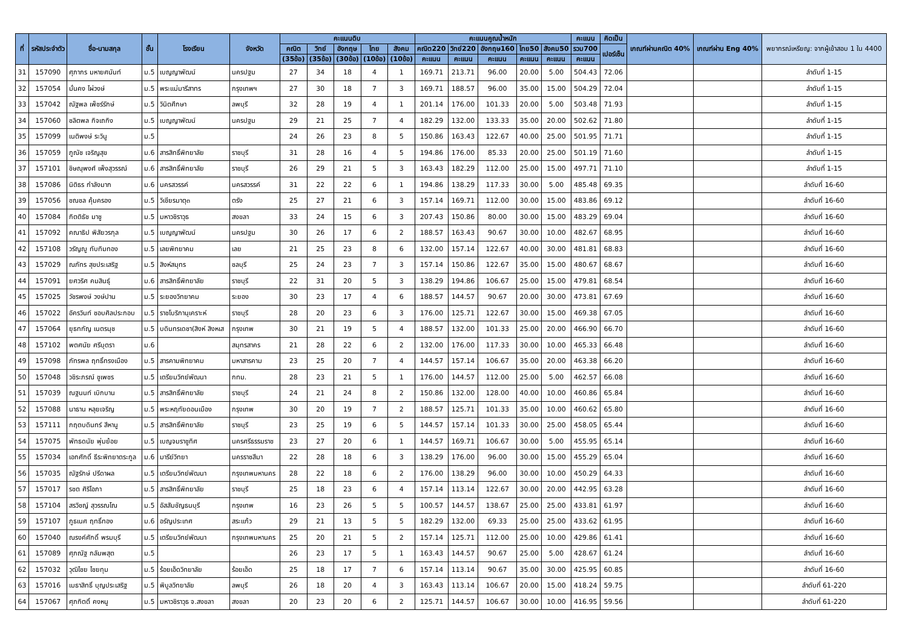| ที่ | รหัสประจำตัว | ชื่อ-นามสกุล | ชั้น | โรงเรียน | จังหวัด | คะแนนดิบ | | | | | คะแนนคูณน้ำหนัก | | | | | คะแนน | คิดเป็น | เกณฑ์ผ่านคณิต 40% | เกณฑ์ผ่าน Eng 40% | พยากรณ์เหรียญ: จากผู้เข้าสอบ 1 ใน 4400 |
| --- | --- | --- | --- | --- | --- | --- | --- | --- | --- | --- | --- | --- | --- | --- | --- | --- | --- | --- | --- | --- |
| | | | | | | คณิต | วิทย์ | อังกฤษ | ไทย | สังคม | คณิต220 | วิทย์220 | อังกฤษ160 | ไทย50 | สังคม50 | รวม700 | เปอร์เซ็น | | | |
| | | | | | | (35ข้อ) | (35ข้อ) | (30ข้อ) | (10ข้อ) | (10ข้อ) | คะแนน | คะแนน | คะแนน | คะแนน | คะแนน | คะแนน | | | | |
| 31 | 157090 | ศุภากร มหายศนันท์ | ม.5 | เบญญาพัฒน์ | นครปฐม | 27 | 34 | 18 | 4 | 1 | 169.71 | 213.71 | 96.00 | 20.00 | 5.00 | 504.43 | 72.06 | | | ลำดับที่ 1-15 |
| 32 | 157054 | มั่นคง ไผ่วงษ์ | ม.5 | พระแม่มารีสาทร | กรุงเทพฯ | 27 | 30 | 18 | 7 | 3 | 169.71 | 188.57 | 96.00 | 35.00 | 15.00 | 504.29 | 72.04 | | | ลำดับที่ 1-15 |
| 33 | 157042 | ณัฐพล เพ็ชร์รักษ์ | ม.5 | วินิตศึกษา | ลพบุรี | 32 | 28 | 19 | 4 | 1 | 201.14 | 176.00 | 101.33 | 20.00 | 5.00 | 503.48 | 71.93 | | | ลำดับที่ 1-15 |
| 34 | 157060 | ชลิตพล กิจเถกิง | ม.5 | เบญญาพัฒน์ | นครปฐม | 29 | 21 | 25 | 7 | 4 | 182.29 | 132.00 | 133.33 | 35.00 | 20.00 | 502.62 | 71.80 | | | ลำดับที่ 1-15 |
| 35 | 157099 | เนติพงษ์ ระวินู | ม.5 | | | 24 | 26 | 23 | 8 | 5 | 150.86 | 163.43 | 122.67 | 40.00 | 25.00 | 501.95 | 71.71 | | | ลำดับที่ 1-15 |
| 36 | 157059 | ภูณัช เจริญสุข | ม.6 | สารสิทธิ์พิทยาลัย | ราชบุรี | 31 | 28 | 16 | 4 | 5 | 194.86 | 176.00 | 85.33 | 20.00 | 25.00 | 501.19 | 71.60 | | | ลำดับที่ 1-15 |
| 37 | 157101 | ชิษณุพงศ์ เพ็งสุวรรณ์ | ม.6 | สารสิทธิ์พิทยาลัย | ราชบุรี | 26 | 29 | 21 | 5 | 3 | 163.43 | 182.29 | 112.00 | 25.00 | 15.00 | 497.71 | 71.10 | | | ลำดับที่ 1-15 |
| 38 | 157086 | นิติธร กำลังมาก | ม.6 | นครสวรรค์ | นครสวรรค์ | 31 | 22 | 22 | 6 | 1 | 194.86 | 138.29 | 117.33 | 30.00 | 5.00 | 485.48 | 69.35 | | | ลำดับที่ 16-60 |
| 39 | 157056 | ชณชล คุ้มครอง | ม.5 | วิเชียรมาตุ๓ | ตรัง | 25 | 27 | 21 | 6 | 3 | 157.14 | 169.71 | 112.00 | 30.00 | 15.00 | 483.86 | 69.12 | | | ลำดับที่ 16-60 |
| 40 | 157084 | กิตติธัช มาชู | ม.5 | มหาวชิราวุธ | สงขลา | 33 | 24 | 15 | 6 | 3 | 207.43 | 150.86 | 80.00 | 30.00 | 15.00 | 483.29 | 69.04 | | | ลำดับที่ 16-60 |
| 41 | 157092 | คณาธิป พิสัยวรกุล | ม.5 | เบญญาพัฒน์ | นครปฐม | 30 | 26 | 17 | 6 | 2 | 188.57 | 163.43 | 90.67 | 30.00 | 10.00 | 482.67 | 68.95 | | | ลำดับที่ 16-60 |
| 42 | 157108 | วรัญญู ทับทิมทอง | ม.5 | เลยพิทยาคม | เลย | 21 | 25 | 23 | 8 | 6 | 132.00 | 157.14 | 122.67 | 40.00 | 30.00 | 481.81 | 68.83 | | | ลำดับที่ 16-60 |
| 43 | 157029 | ณภัทร สุขประเสริฐ | ม.5 | สิงห์สมุทร | ชลบุรี | 25 | 24 | 23 | 7 | 3 | 157.14 | 150.86 | 122.67 | 35.00 | 15.00 | 480.67 | 68.67 | | | ลำดับที่ 16-60 |
| 44 | 157091 | ยศวริศ คมสินธุ์ | ม.6 | สารสิทธิ์พิทยาลัย | ราชบุรี | 22 | 31 | 20 | 5 | 3 | 138.29 | 194.86 | 106.67 | 25.00 | 15.00 | 479.81 | 68.54 | | | ลำดับที่ 16-60 |
| 45 | 157025 | วัชรพงษ์ วงษ์ปาน | ม.5 | ระยองวิทยาคม | ระยอง | 30 | 23 | 17 | 4 | 6 | 188.57 | 144.57 | 90.67 | 20.00 | 30.00 | 473.81 | 67.69 | | | ลำดับที่ 16-60 |
| 46 | 157022 | อัครวินท์ ชอบศิลประกอบ | ม.5 | ราชโบริกานุเคราะห์ | ราชบุรี | 28 | 20 | 23 | 6 | 3 | 176.00 | 125.71 | 122.67 | 30.00 | 15.00 | 469.38 | 67.05 | | | ลำดับที่ 16-60 |
| 47 | 157064 | ยุธทกัญ เนตรนุช | ม.5 | บดินทรเดชา(สิงห์ สิงหเส | กรุงเทพ | 30 | 21 | 19 | 5 | 4 | 188.57 | 132.00 | 101.33 | 25.00 | 20.00 | 466.90 | 66.70 | | | ลำดับที่ 16-60 |
| 48 | 157102 | พตศนัย ศรีบุตรา | ม.6 | | สมุทรสาคร | 21 | 28 | 22 | 6 | 2 | 132.00 | 176.00 | 117.33 | 30.00 | 10.00 | 465.33 | 66.48 | | | ลำดับที่ 16-60 |
| 49 | 157098 | ภัทรพล ฤทธิ์ทรงเมือง | ม.5 | สารคามพิทยาคม | มหาสารคาม | 23 | 25 | 20 | 7 | 4 | 144.57 | 157.14 | 106.67 | 35.00 | 20.00 | 463.38 | 66.20 | | | ลำดับที่ 16-60 |
| 50 | 157048 | วชิระภรณ์ ชูเพชร | ม.5 | เตรียมวิทย์พัฒนา | กทม. | 28 | 23 | 21 | 5 | 1 | 176.00 | 144.57 | 112.00 | 25.00 | 5.00 | 462.57 | 66.08 | | | ลำดับที่ 16-60 |
| 51 | 157039 | ณฐนนท์ เบิกบาน | ม.5 | สารสิทธิ์พิทยาลัย | ราชบุรี | 24 | 21 | 24 | 8 | 2 | 150.86 | 132.00 | 128.00 | 40.00 | 10.00 | 460.86 | 65.84 | | | ลำดับที่ 16-60 |
| 52 | 157088 | นาธาน หลุยเจริญ | ม.5 | พระหฤทัยดอนเมือง | กรุงเทพ | 30 | 20 | 19 | 7 | 2 | 188.57 | 125.71 | 101.33 | 35.00 | 10.00 | 460.62 | 65.80 | | | ลำดับที่ 16-60 |
| 53 | 157111 | กฤตบดินทร์ สีหานู | ม.5 | สารสิทธิ์พิทยาลัย | ราชบุรี | 23 | 25 | 19 | 6 | 5 | 144.57 | 157.14 | 101.33 | 30.00 | 25.00 | 458.05 | 65.44 | | | ลำดับที่ 16-60 |
| 54 | 157075 | พัทธดนัย พุ่มย้อย | ม.5 | เบญจมราชูทิศ | นครศรีธรรมราช | 23 | 27 | 20 | 6 | 1 | 144.57 | 169.71 | 106.67 | 30.00 | 5.00 | 455.95 | 65.14 | | | ลำดับที่ 16-60 |
| 55 | 157034 | เอกศักดิ์ ธีระพิทยาตระกูล | ม.6 | มารีย์วิทยา | นครราชสีมา | 22 | 28 | 18 | 6 | 3 | 138.29 | 176.00 | 96.00 | 30.00 | 15.00 | 455.29 | 65.04 | | | ลำดับที่ 16-60 |
| 56 | 157035 | ณัฐรักษ์ ปรีดาผล | ม.5 | เตรียมวิทย์พัฒนา | กรุงเทพมหานคร | 28 | 22 | 18 | 6 | 2 | 176.00 | 138.29 | 96.00 | 30.00 | 10.00 | 450.29 | 64.33 | | | ลำดับที่ 16-60 |
| 57 | 157017 | รชต ศิริโอภา | ม.5 | สารสิทธิ์พิทยาลัย | ราชบุรี | 25 | 18 | 23 | 6 | 4 | 157.14 | 113.14 | 122.67 | 30.00 | 20.00 | 442.95 | 63.28 | | | ลำดับที่ 16-60 |
| 58 | 157104 | สรวิชญ์ สุวรรณโณ | ม.5 | อัสสัมชัญธนบุรี | กรุงเทพ | 16 | 23 | 26 | 5 | 5 | 100.57 | 144.57 | 138.67 | 25.00 | 25.00 | 433.81 | 61.97 | | | ลำดับที่ 16-60 |
| 59 | 157107 | ภูธเนศ ฤทธิ์ทอง | ม.6 | อรัญประเทศ | สระแก้ว | 29 | 21 | 13 | 5 | 5 | 182.29 | 132.00 | 69.33 | 25.00 | 25.00 | 433.62 | 61.95 | | | ลำดับที่ 16-60 |
| 60 | 157040 | ณรงค์ศักดิ์ พรมบุรี | ม.5 | เตรียมวิทย์พัฒนา | กรุงเทพมหานคร | 25 | 20 | 21 | 5 | 2 | 157.14 | 125.71 | 112.00 | 25.00 | 10.00 | 429.86 | 61.41 | | | ลำดับที่ 16-60 |
| 61 | 157089 | ศุภณัฐ กลัมพสุต | ม.5 | | | 26 | 23 | 17 | 5 | 1 | 163.43 | 144.57 | 90.67 | 25.00 | 5.00 | 428.67 | 61.24 | | | ลำดับที่ 16-60 |
| 62 | 157032 | วุฒิไชย ไชยทุม | ม.5 | ร้อยเอ็ดวิทยาลัย | ร้อยเอ็ด | 25 | 18 | 17 | 7 | 6 | 157.14 | 113.14 | 90.67 | 35.00 | 30.00 | 425.95 | 60.85 | | | ลำดับที่ 16-60 |
| 63 | 157016 | เมธาสิทธิ์ บุญประเสริฐ | ม.5 | พิบูลวิทยาลัย | ลพบุรี | 26 | 18 | 20 | 4 | 3 | 163.43 | 113.14 | 106.67 | 20.00 | 15.00 | 418.24 | 59.75 | | | ลำดับที่ 61-220 |
| 64 | 157067 | ศุภกิตติ์ คงหนู | ม.5 | มหาวชิราวุธ จ.สงขลา | สงขลา | 20 | 23 | 20 | 6 | 2 | 125.71 | 144.57 | 106.67 | 30.00 | 10.00 | 416.95 | 59.56 | | | ลำดับที่ 61-220 |